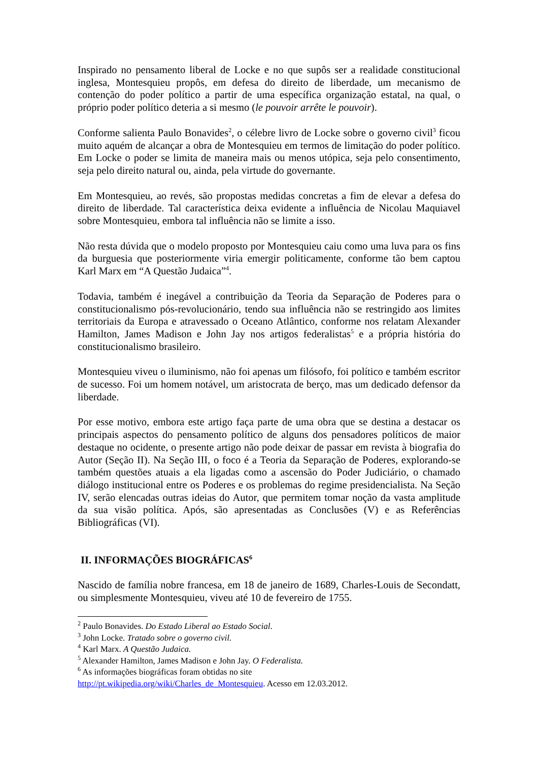Inspirado no pensamento liberal de Locke e no que supôs ser a realidade constitucional inglesa, Montesquieu propôs, em defesa do direito de liberdade, um mecanismo de contenção do poder político a partir de uma específica organização estatal, na qual, o próprio poder político deteria a si mesmo (le pouvoir arrête le pouvoir).
Conforme salienta Paulo Bonavides<sup>2</sup>, o célebre livro de Locke sobre o governo civil<sup>3</sup> ficou muito aquém de alcançar a obra de Montesquieu em termos de limitação do poder político. Em Locke o poder se limita de maneira mais ou menos utópica, seja pelo consentimento, seja pelo direito natural ou, ainda, pela virtude do governante.
Em Montesquieu, ao revés, são propostas medidas concretas a fim de elevar a defesa do direito de liberdade. Tal característica deixa evidente a influência de Nicolau Maquiavel sobre Montesquieu, embora tal influência não se limite a isso.
Não resta dúvida que o modelo proposto por Montesquieu caiu como uma luva para os fins da burguesia que posteriormente viria emergir politicamente, conforme tão bem captou Karl Marx em “A Questão Judaica”<sup>4</sup>.
Todavia, também é inegável a contribuição da Teoria da Separação de Poderes para o constitucionalismo pós-revolucionário, tendo sua influência não se restringido aos limites territoriais da Europa e atravessado o Oceano Atlântico, conforme nos relatam Alexander Hamilton, James Madison e John Jay nos artigos federalistas<sup>5</sup> e a própria história do constitucionalismo brasileiro.
Montesquieu viveu o iluminismo, não foi apenas um filósofo, foi político e também escritor de sucesso. Foi um homem notável, um aristocrata de berço, mas um dedicado defensor da liberdade.
Por esse motivo, embora este artigo faça parte de uma obra que se destina a destacar os principais aspectos do pensamento político de alguns dos pensadores políticos de maior destaque no ocidente, o presente artigo não pode deixar de passar em revista à biografia do Autor (Seção II). Na Seção III, o foco é a Teoria da Separação de Poderes, explorando-se também questões atuais a ela ligadas como a ascensão do Poder Judiciário, o chamado diálogo institucional entre os Poderes e os problemas do regime presidencialista. Na Seção IV, serão elencadas outras ideias do Autor, que permitem tomar noção da vasta amplitude da sua visão política. Após, são apresentadas as Conclusões (V) e as Referências Bibliográficas (VI).
II. INFORMAÇÕES BIOGRÁFICAS<sup>6</sup>
Nascido de família nobre francesa, em 18 de janeiro de 1689, Charles-Louis de Secondatt, ou simplesmente Montesquieu, viveu até 10 de fevereiro de 1755.
<sup>2</sup> Paulo Bonavides. Do Estado Liberal ao Estado Social.
<sup>3</sup> John Locke. Tratado sobre o governo civil.
<sup>4</sup> Karl Marx. A Questão Judaica.
<sup>5</sup> Alexander Hamilton, James Madison e John Jay. O Federalista.
<sup>6</sup> As informações biográficas foram obtidas no site
http://pt.wikipedia.org/wiki/Charles_de_Montesquieu. Acesso em 12.03.2012.